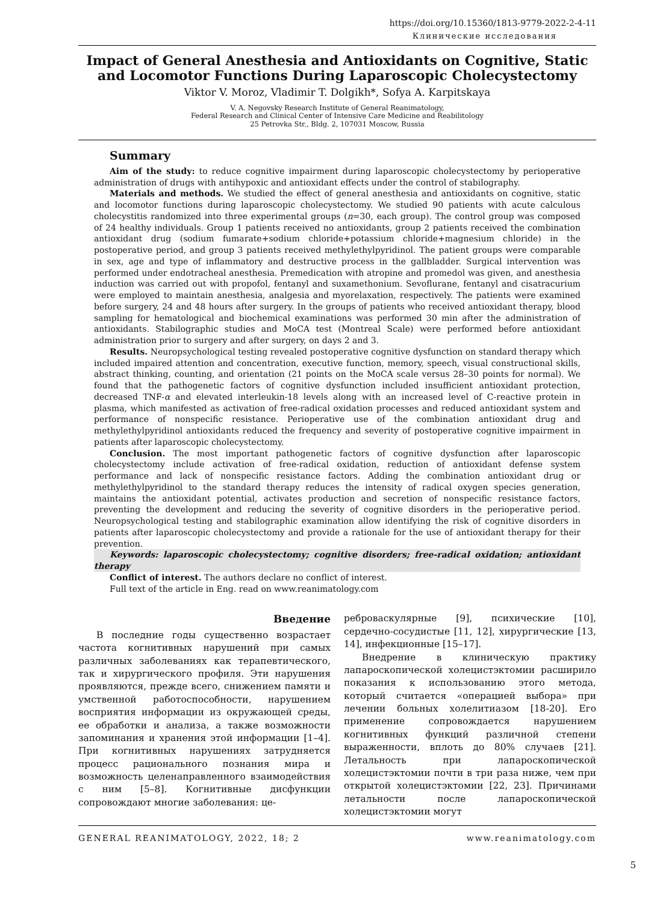https://doi.org/10.15360/1813-9779-2022-2-4-11
Клинические исследования
Impact of General Anesthesia and Antioxidants on Cognitive, Static and Locomotor Functions During Laparoscopic Cholecystectomy
Viktor V. Moroz, Vladimir T. Dolgikh*, Sofya A. Karpitskaya
V. A. Negovsky Research Institute of General Reanimatology,
Federal Research and Clinical Center of Intensive Care Medicine and Reabilitology
25 Petrovka Str., Bldg. 2, 107031 Moscow, Russia
Summary
Aim of the study: to reduce cognitive impairment during laparoscopic cholecystectomy by perioperative administration of drugs with antihypoxic and antioxidant effects under the control of stabilography.
Materials and methods. We studied the effect of general anesthesia and antioxidants on cognitive, static and locomotor functions during laparoscopic cholecystectomy. We studied 90 patients with acute calculous cholecystitis randomized into three experimental groups (n=30, each group). The control group was composed of 24 healthy individuals. Group 1 patients received no antioxidants, group 2 patients received the combination antioxidant drug (sodium fumarate+sodium chloride+potassium chloride+magnesium chloride) in the postoperative period, and group 3 patients received methylethylpyridinol. The patient groups were comparable in sex, age and type of inflammatory and destructive process in the gallbladder. Surgical intervention was performed under endotracheal anesthesia. Premedication with atropine and promedol was given, and anesthesia induction was carried out with propofol, fentanyl and suxamethonium. Sevoflurane, fentanyl and cisatracurium were employed to maintain anesthesia, analgesia and myorelaxation, respectively. The patients were examined before surgery, 24 and 48 hours after surgery. In the groups of patients who received antioxidant therapy, blood sampling for hematological and biochemical examinations was performed 30 min after the administration of antioxidants. Stabilographic studies and MoCA test (Montreal Scale) were performed before antioxidant administration prior to surgery and after surgery, on days 2 and 3.
Results. Neuropsychological testing revealed postoperative cognitive dysfunction on standard therapy which included impaired attention and concentration, executive function, memory, speech, visual constructional skills, abstract thinking, counting, and orientation (21 points on the MoCA scale versus 28–30 points for normal). We found that the pathogenetic factors of cognitive dysfunction included insufficient antioxidant protection, decreased TNF-α and elevated interleukin-18 levels along with an increased level of C-reactive protein in plasma, which manifested as activation of free-radical oxidation processes and reduced antioxidant system and performance of nonspecific resistance. Perioperative use of the combination antioxidant drug and methylethylpyridinol antioxidants reduced the frequency and severity of postoperative cognitive impairment in patients after laparoscopic cholecystectomy.
Conclusion. The most important pathogenetic factors of cognitive dysfunction after laparoscopic cholecystectomy include activation of free-radical oxidation, reduction of antioxidant defense system performance and lack of nonspecific resistance factors. Adding the combination antioxidant drug or methylethylpyridinol to the standard therapy reduces the intensity of radical oxygen species generation, maintains the antioxidant potential, activates production and secretion of nonspecific resistance factors, preventing the development and reducing the severity of cognitive disorders in the perioperative period. Neuropsychological testing and stabilographic examination allow identifying the risk of cognitive disorders in patients after laparoscopic cholecystectomy and provide a rationale for the use of antioxidant therapy for their prevention.
Keywords: laparoscopic cholecystectomy; cognitive disorders; free-radical oxidation; antioxidant therapy
Conflict of interest. The authors declare no conflict of interest.
Full text of the article in Eng. read on www.reanimatology.com
Введение
В последние годы существенно возрастает частота когнитивных нарушений при самых различных заболеваниях как терапевтического, так и хирургического профиля. Эти нарушения проявляются, прежде всего, снижением памяти и умственной работоспособности, нарушением восприятия информации из окружающей среды, ее обработки и анализа, а также возможности запоминания и хранения этой информации [1–4]. При когнитивных нарушениях затрудняется процесс рационального познания мира и возможность целенаправленного взаимодействия с ним [5–8]. Когнитивные дисфункции сопровождают многие заболевания: це-
реброваскулярные [9], психические [10], сердечно-сосудистые [11, 12], хирургические [13, 14], инфекционные [15–17].
Внедрение в клиническую практику лапароскопической холецистэктомии расширило показания к использованию этого метода, который считается «операцией выбора» при лечении больных холелитиазом [18-20]. Его применение сопровождается нарушением когнитивных функций различной степени выраженности, вплоть до 80% случаев [21]. Летальность при лапароскопической холецистэктомии почти в три раза ниже, чем при открытой холецистэктомии [22, 23]. Причинами летальности после лапароскопической холецистэктомии могут
GENERAL REANIMATOLOGY, 2022, 18; 2 www.reanimatology.com
5